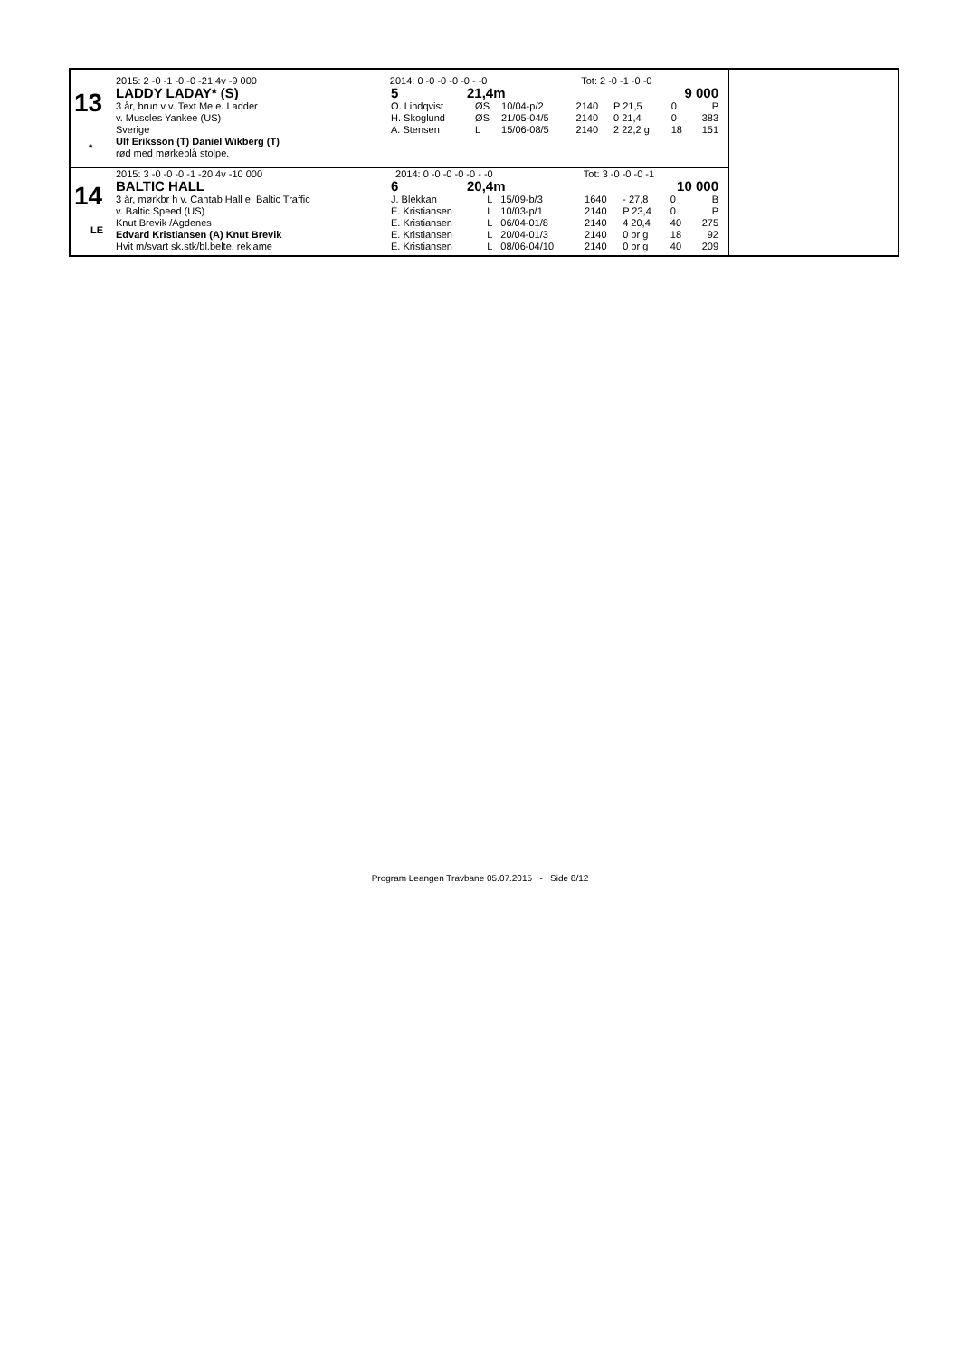13
*
| 2015: 2 -0 -1 -0 -0 -21,4v -9 000 | 2014: 0 -0 -0 -0 -0 - -0 | Tot: 2 -0 -1 -0 -0 |
| LADDY LADAY* (S) | 5 | 21,4m | 9 000 |
| 3 år, brun v v. Text Me e. Ladder | O. Lindqvist | ØS | 10/04-p/2 | 2140 | P 21,5 | 0 | P |
| v. Muscles Yankee (US) | H. Skoglund | ØS | 21/05-04/5 | 2140 | 0 21,4 | 0 | 383 |
| Sverige | A. Stensen | L | 15/06-08/5 | 2140 | 2 22,2 g | 18 | 151 |
| Ulf Eriksson (T) Daniel Wikberg (T) | | | | | | | |
| rød med mørkeblå stolpe. | | | | | | | |
14
LE
| 2015: 3 -0 -0 -0 -1 -20,4v -10 000 | 2014: 0 -0 -0 -0 -0 - -0 | Tot: 3 -0 -0 -0 -1 |
| BALTIC HALL | 6 | 20,4m | 10 000 |
| 3 år, mørkbr h v. Cantab Hall e. Baltic Traffic | J. Blekkan | L | 15/09-b/3 | 1640 | - 27,8 | 0 | B |
| v. Baltic Speed (US) | E. Kristiansen | L | 10/03-p/1 | 2140 | P 23,4 | 0 | P |
| Knut Brevik /Agdenes | E. Kristiansen | L | 06/04-01/8 | 2140 | 4 20,4 | 40 | 275 |
| Edvard Kristiansen (A) Knut Brevik | E. Kristiansen | L | 20/04-01/3 | 2140 | 0 br g | 18 | 92 |
| Hvit m/svart sk.stk/bl.belte, reklame | E. Kristiansen | L | 08/06-04/10 | 2140 | 0 br g | 40 | 209 |
Program Leangen Travbane 05.07.2015 - Side 8/12